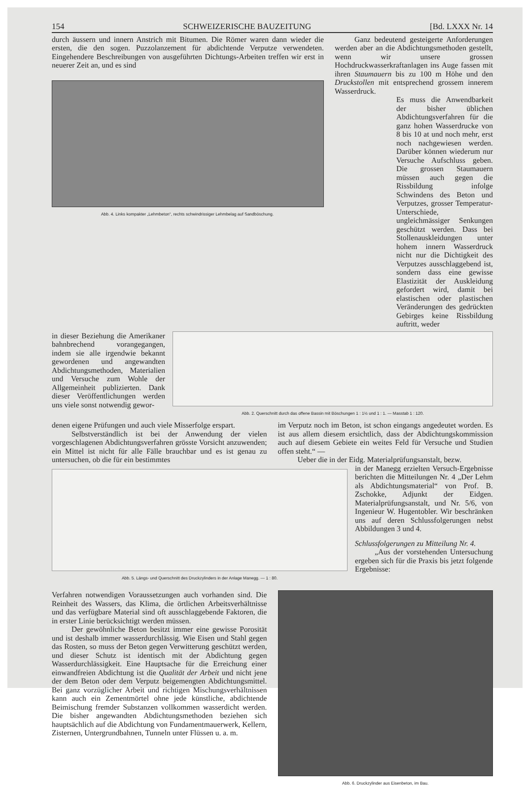154 SCHWEIZERISCHE BAUZEITUNG [Bd. LXXX Nr. 14
durch äussern und innern Anstrich mit Bitumen. Die Römer waren dann wieder die ersten, die den sogen. Puzzolanzement für abdichtende Verputze verwendeten. Eingehendere Beschreibungen von ausgeführten Dichtungs-Arbeiten treffen wir erst in neuerer Zeit an, und es sind
Abb. 4. Links kompakter „Lehmbeton“, rechts schwindrissiger Lehmbelag auf Sandböschung.
Ganz bedeutend gesteigerte Anforderungen werden aber an die Abdichtungsmethoden gestellt, wenn wir unsere grossen Hochdruckwasserkraftanlagen ins Auge fassen mit ihren Staumauern bis zu 100 m Höhe und den Druckstollen mit entsprechend grossem innerem Wasserdruck.
Es muss die Anwendbarkeit der bisher üblichen Abdichtungsverfahren für die ganz hohen Wasserdrucke von 8 bis 10 at und noch mehr, erst noch nachgewiesen werden. Darüber können wiederum nur Versuche Aufschluss geben. Die grossen Staumauern müssen auch gegen die Rissbildung infolge Schwindens des Beton und Verputzes, grosser Temperatur-Unterschiede, ungleichmässiger Senkungen geschützt werden. Dass bei Stollenauskleidungen unter hohem innern Wasserdruck nicht nur die Dichtigkeit des Verputzes ausschlaggebend ist, sondern dass eine gewisse Elastizität der Auskleidung gefordert wird, damit bei elastischen oder plastischen Veränderungen des gedrückten Gebirges keine Rissbildung auftritt, weder
in dieser Beziehung die Amerikaner bahnbrechend vorangegangen, indem sie alle irgendwie bekannt gewordenen und angewandten Abdichtungsmethoden, Materialien und Versuche zum Wohle der Allgemeinheit publizierten. Dank dieser Veröffentlichungen werden uns viele sonst notwendig gewor-
Abb. 2. Querschnitt durch das offene Bassin mit Böschungen 1 : 1½ und 1 : 1. — Masstab 1 : 120.
denen eigene Prüfungen und auch viele Misserfolge erspart.
Selbstverständlich ist bei der Anwendung der vielen vorgeschlagenen Abdichtungsverfahren grösste Vorsicht anzuwenden; ein Mittel ist nicht für alle Fälle brauchbar und es ist genau zu untersuchen, ob die für ein bestimmtes
im Verputz noch im Beton, ist schon eingangs angedeutet worden. Es ist aus allem diesem ersichtlich, dass der Abdichtungskommission auch auf diesem Gebiete ein weites Feld für Versuche und Studien offen steht.“ —
Ueber die in der Eidg. Materialprüfungsanstalt, bezw.
Abb. 5. Längs- und Querschnitt des Druckzylinders in der Anlage Manegg. — 1 : 80.
in der Manegg erzielten Versuch-Ergebnisse berichten die Mitteilungen Nr. 4 „Der Lehm als Abdichtungsmaterial“ von Prof. B. Zschokke, Adjunkt der Eidgen. Materialprüfungsanstalt, und Nr. 5/6, von Ingenieur W. Hugentobler. Wir beschränken uns auf deren Schlussfolgerungen nebst Abbildungen 3 und 4.
Schlussfolgerungen zu Mitteilung Nr. 4.
„Aus der vorstehenden Untersuchung ergeben sich für die Praxis bis jetzt folgende Ergebnisse:
Verfahren notwendigen Voraussetzungen auch vorhanden sind. Die Reinheit des Wassers, das Klima, die örtlichen Arbeitsverhältnisse und das verfügbare Material sind oft ausschlaggebende Faktoren, die in erster Linie berücksichtigt werden müssen.
Der gewöhnliche Beton besitzt immer eine gewisse Porosität und ist deshalb immer wasserdurchlässig. Wie Eisen und Stahl gegen das Rosten, so muss der Beton gegen Verwitterung geschützt werden, und dieser Schutz ist identisch mit der Abdichtung gegen Wasserdurchlässigkeit. Eine Hauptsache für die Erreichung einer einwandfreien Abdichtung ist die Qualität der Arbeit und nicht jene der dem Beton oder dem Verputz beigemengten Abdichtungsmittel. Bei ganz vorzüglicher Arbeit und richtigen Mischungsverhältnissen kann auch ein Zementmörtel ohne jede künstliche, abdichtende Beimischung fremder Substanzen vollkommen wasserdicht werden. Die bisher angewandten Abdichtungsmethoden beziehen sich hauptsächlich auf die Abdichtung von Fundamentmauerwerk, Kellern, Zisternen, Untergrundbahnen, Tunneln unter Flüssen u. a. m.
Abb. 6. Druckzylinder aus Eisenbeton, im Bau.